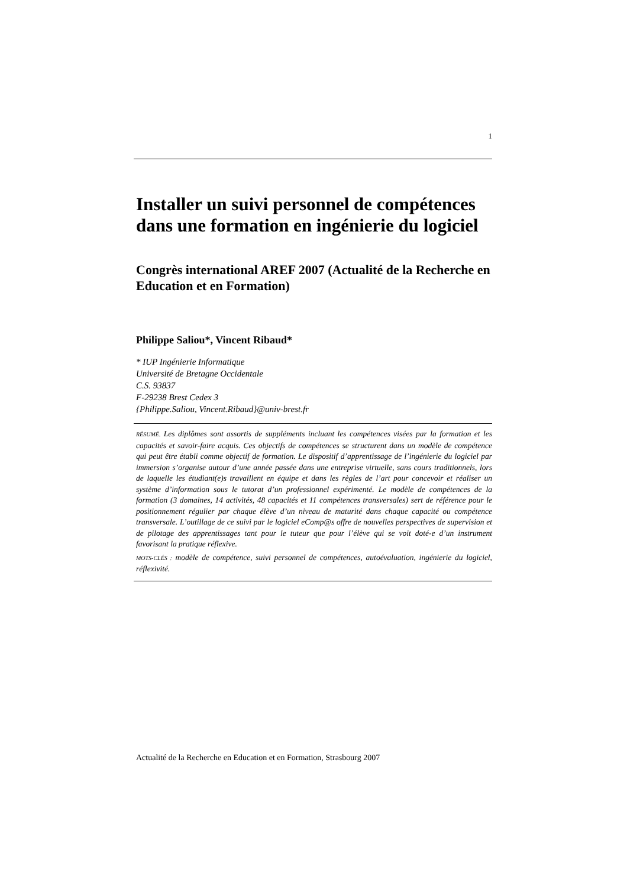1
Installer un suivi personnel de compétences dans une formation en ingénierie du logiciel
Congrès international AREF 2007 (Actualité de la Recherche en Education et en Formation)
Philippe Saliou*, Vincent Ribaud*
* IUP Ingénierie Informatique
Université de Bretagne Occidentale
C.S. 93837
F-29238 Brest Cedex 3
{Philippe.Saliou, Vincent.Ribaud}@univ-brest.fr
RÉSUMÉ. Les diplômes sont assortis de suppléments incluant les compétences visées par la formation et les capacités et savoir-faire acquis. Ces objectifs de compétences se structurent dans un modèle de compétence qui peut être établi comme objectif de formation. Le dispositif d’apprentissage de l’ingénierie du logiciel par immersion s’organise autour d’une année passée dans une entreprise virtuelle, sans cours traditionnels, lors de laquelle les étudiant(e)s travaillent en équipe et dans les règles de l’art pour concevoir et réaliser un système d’information sous le tutorat d’un professionnel expérimenté. Le modèle de compétences de la formation (3 domaines, 14 activités, 48 capacités et 11 compétences transversales) sert de référence pour le positionnement régulier par chaque élève d’un niveau de maturité dans chaque capacité ou compétence transversale. L’outillage de ce suivi par le logiciel eComp@s offre de nouvelles perspectives de supervision et de pilotage des apprentissages tant pour le tuteur que pour l’élève qui se voit doté-e d’un instrument favorisant la pratique réflexive.
MOTS-CLÉS : modèle de compétence, suivi personnel de compétences, autoévaluation, ingénierie du logiciel, réflexivité.
Actualité de la Recherche en Education et en Formation, Strasbourg 2007